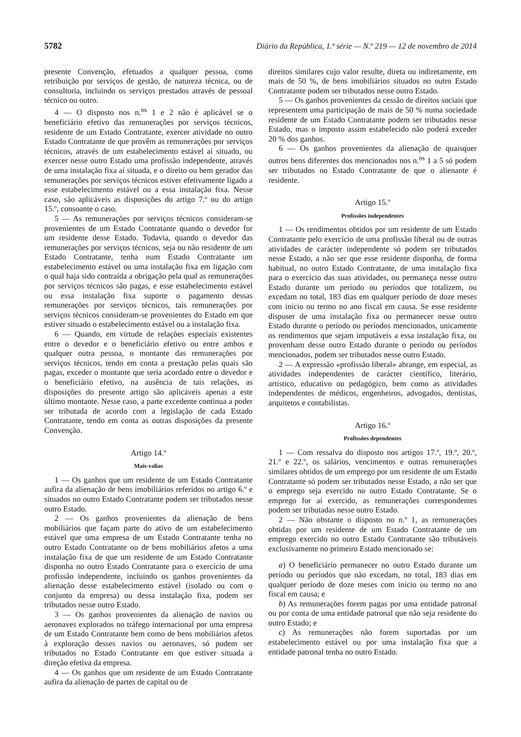5782 Diário da República, 1.ª série — N.º 219 — 12 de novembro de 2014
presente Convenção, efetuados a qualquer pessoa, como retribuição por serviços de gestão, de natureza técnica, ou de consultoria, incluindo os serviços prestados através de pessoal técnico ou outro.
4 — O disposto nos n.<sup>os</sup> 1 e 2 não é aplicável se o beneficiário efetivo das remunerações por serviços técnicos, residente de um Estado Contratante, exercer atividade no outro Estado Contratante de que provêm as remunerações por serviços técnicos, através de um estabelecimento estável aí situado, ou exercer nesse outro Estado uma profissão independente, através de uma instalação fixa aí situada, e o direito ou bem gerador das remunerações por serviços técnicos estiver efetivamente ligado a esse estabelecimento estável ou a essa instalação fixa. Nesse caso, são aplicáveis as disposições do artigo 7.º ou do artigo 15.º, consoante o caso.
5 — As remunerações por serviços técnicos consideram-se provenientes de um Estado Contratante quando o devedor for um residente desse Estado. Todavia, quando o devedor das remunerações por serviços técnicos, seja ou não residente de um Estado Contratante, tenha num Estado Contratante um estabelecimento estável ou uma instalação fixa em ligação com o qual haja sido contraída a obrigação pela qual as remunerações por serviços técnicos são pagas, e esse estabelecimento estável ou essa instalação fixa suporte o pagamento dessas remunerações por serviços técnicos, tais remunerações por serviços técnicos consideram-se provenientes do Estado em que estiver situado o estabelecimento estável ou a instalação fixa.
6 — Quando, em virtude de relações especiais existentes entre o devedor e o beneficiário efetivo ou entre ambos e qualquer outra pessoa, o montante das remunerações por serviços técnicos, tendo em conta a prestação pelas quais são pagas, exceder o montante que seria acordado entre o devedor e o beneficiário efetivo, na ausência de tais relações, as disposições do presente artigo são aplicáveis apenas a este último montante. Nesse caso, a parte excedente continua a poder ser tributada de acordo com a legislação de cada Estado Contratante, tendo em conta as outras disposições da presente Convenção.
Artigo 14.º
Mais-valias
1 — Os ganhos que um residente de um Estado Contratante aufira da alienação de bens imobiliários referidos no artigo 6.º e situados no outro Estado Contratante podem ser tributados nesse outro Estado.
2 — Os ganhos provenientes da alienação de bens mobiliários que façam parte do ativo de um estabelecimento estável que uma empresa de um Estado Contratante tenha no outro Estado Contratante ou de bens mobiliários afetos a uma instalação fixa de que um residente de um Estado Contratante disponha no outro Estado Contratante para o exercício de uma profissão independente, incluindo os ganhos provenientes da alienação desse estabelecimento estável (isolado ou com o conjunto da empresa) ou dessa instalação fixa, podem ser tributados nesse outro Estado.
3 — Os ganhos provenientes da alienação de navios ou aeronaves explorados no tráfego internacional por uma empresa de um Estado Contratante bem como de bens mobiliários afetos à exploração desses navios ou aeronaves, só podem ser tributados no Estado Contratante em que estiver situada a direção efetiva da empresa.
4 — Os ganhos que um residente de um Estado Contratante aufira da alienação de partes de capital ou de
direitos similares cujo valor resulte, direta ou indiretamente, em mais de 50 %, de bens imobiliários situados no outro Estado Contratante podem ser tributados nesse outro Estado.
5 — Os ganhos provenientes da cessão de direitos sociais que representem uma participação de mais de 50 % numa sociedade residente de um Estado Contratante podem ser tributados nesse Estado, mas o imposto assim estabelecido não poderá exceder 20 % dos ganhos.
6 — Os ganhos provenientes da alienação de quaisquer outros bens diferentes dos mencionados nos n.<sup>os</sup> 1 a 5 só podem ser tributados no Estado Contratante de que o alienante é residente.
Artigo 15.º
Profissões independentes
1 — Os rendimentos obtidos por um residente de um Estado Contratante pelo exercício de uma profissão liberal ou de outras atividades de carácter independente só podem ser tributados nesse Estado, a não ser que esse residente disponha, de forma habitual, no outro Estado Contratante, de uma instalação fixa para o exercício das suas atividades, ou permaneça nesse outro Estado durante um período ou períodos que totalizem, ou excedam no total, 183 dias em qualquer período de doze meses com início ou termo no ano fiscal em causa. Se esse residente dispuser de uma instalação fixa ou permanecer nesse outro Estado durante o período ou períodos mencionados, unicamente os rendimentos que sejam imputáveis a essa instalação fixa, ou provenham desse outro Estado durante o período ou períodos mencionados, podem ser tributados nesse outro Estado.
2 — A expressão «profissão liberal» abrange, em especial, as atividades independentes de carácter científico, literário, artístico, educativo ou pedagógico, bem como as atividades independentes de médicos, engenheiros, advogados, dentistas, arquitetos e contabilistas.
Artigo 16.º
Profissões dependentes
1 — Com ressalva do disposto nos artigos 17.º, 19.º, 20.º, 21.º e 22.º, os salários, vencimentos e outras remunerações similares obtidos de um emprego por um residente de um Estado Contratante só podem ser tributados nesse Estado, a não ser que o emprego seja exercido no outro Estado Contratante. Se o emprego for aí exercido, as remunerações correspondentes podem ser tributadas nesse outro Estado.
2 — Não obstante o disposto no n.º 1, as remunerações obtidas por um residente de um Estado Contratante de um emprego exercido no outro Estado Contratante são tributáveis exclusivamente no primeiro Estado mencionado se:
a) O beneficiário permanecer no outro Estado durante um período ou períodos que não excedam, no total, 183 dias em qualquer período de doze meses com início ou termo no ano fiscal em causa; e
b) As remunerações forem pagas por uma entidade patronal ou por conta de uma entidade patronal que não seja residente do outro Estado; e
c) As remunerações não forem suportadas por um estabelecimento estável ou por uma instalação fixa que a entidade patronal tenha no outro Estado.